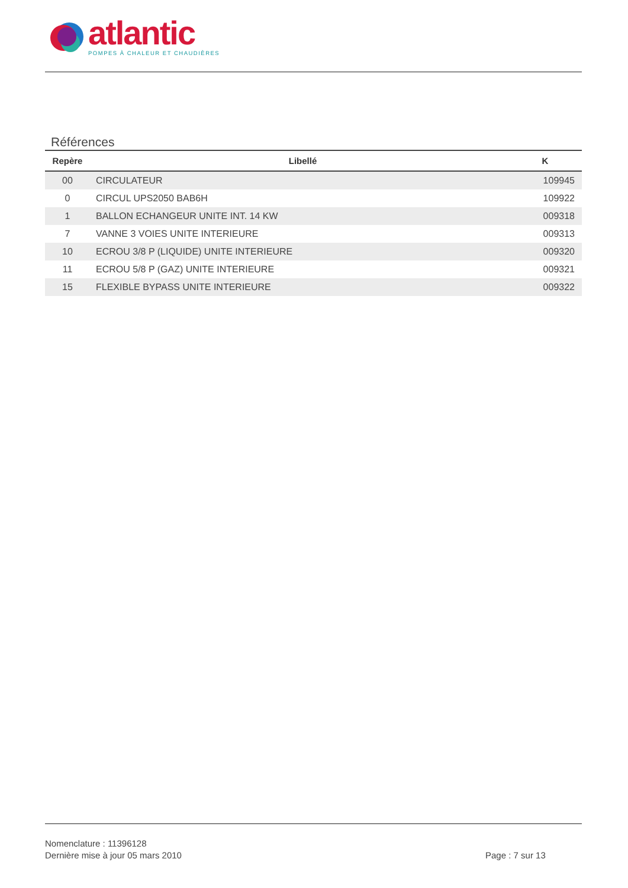atlantic
POMPES À CHALEUR ET CHAUDIÈRES
Références
| Repère | Libellé | K |
| --- | --- | --- |
| 00 | CIRCULATEUR | 109945 |
| 0 | CIRCUL UPS2050 BAB6H | 109922 |
| 1 | BALLON ECHANGEUR UNITE INT. 14 KW | 009318 |
| 7 | VANNE 3 VOIES UNITE INTERIEURE | 009313 |
| 10 | ECROU 3/8 P (LIQUIDE) UNITE INTERIEURE | 009320 |
| 11 | ECROU 5/8 P (GAZ) UNITE INTERIEURE | 009321 |
| 15 | FLEXIBLE BYPASS UNITE INTERIEURE | 009322 |
Nomenclature : 11396128
Dernière mise à jour 05 mars 2010
Page : 7 sur 13